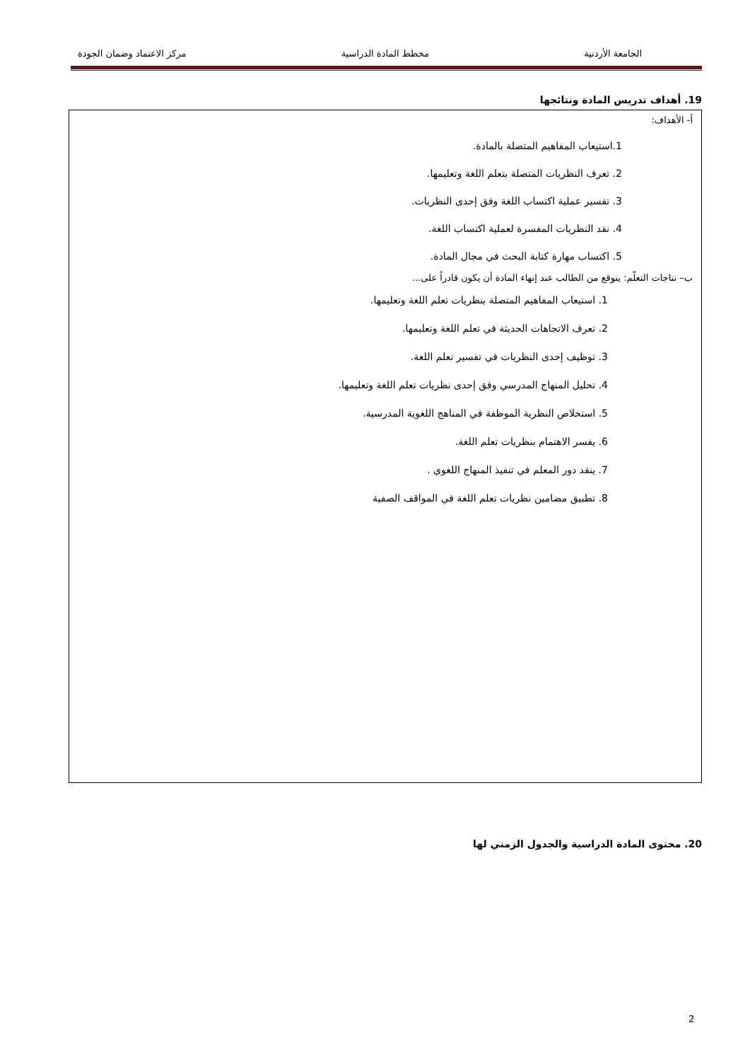الجامعة الأردنية مخطط المادة الدراسية مركز الاعتماد وضمان الجودة
19. أهداف تدريس المادة ونتائجها
أ- الأهداف:
1.استيعاب المفاهيم المتصلة بالمادة.
2. تعرف النظريات المتصلة بتعلم اللغة وتعليمها.
3. تفسير عملية اكتساب اللغة وفق إحدى النظريات.
4. نقد النظريات المفسرة لعملية اكتساب اللغة.
5. اكتساب مهارة كتابة البحث في مجال المادة.
ب– نتاجات التعلّم: يتوقع من الطالب عند إنهاء المادة أن يكون قادراً على...
1. استيعاب المفاهيم المتصلة بنظريات تعلم اللغة وتعليمها.
2. تعرف الاتجاهات الحديثة في تعلم اللغة وتعليمها.
3. توظيف إحدى النظريات في تفسير تعلم اللغة.
4. تحليل المنهاج المدرسي وفق إحدى نظريات تعلم اللغة وتعليمها.
5. استخلاص النظرية الموظفة في المناهج اللغوية المدرسية.
6. يفسر الاهتمام بنظريات تعلم اللغة.
7. ينقد دور المعلم في تنفيذ المنهاج اللغوي .
8. تطبيق مضامين نظريات تعلم اللغة في المواقف الصفية
20. محتوى المادة الدراسية والجدول الزمني لها
2